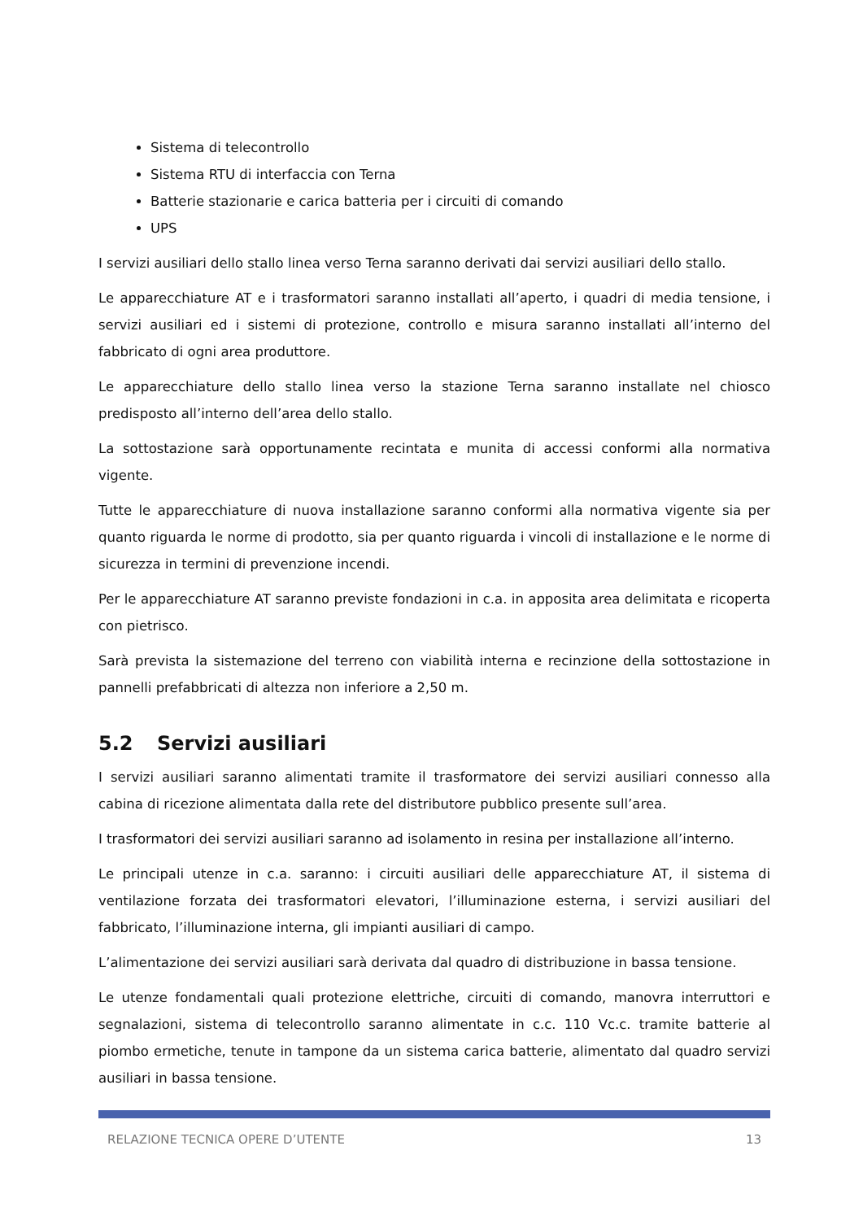Sistema di telecontrollo
Sistema RTU di interfaccia con Terna
Batterie stazionarie e carica batteria per i circuiti di comando
UPS
I servizi ausiliari dello stallo linea verso Terna saranno derivati dai servizi ausiliari dello stallo.
Le apparecchiature AT e i trasformatori saranno installati all’aperto, i quadri di media tensione, i servizi ausiliari ed i sistemi di protezione, controllo e misura saranno installati all’interno del fabbricato di ogni area produttore.
Le apparecchiature dello stallo linea verso la stazione Terna saranno installate nel chiosco predisposto all’interno dell’area dello stallo.
La sottostazione sarà opportunamente recintata e munita di accessi conformi alla normativa vigente.
Tutte le apparecchiature di nuova installazione saranno conformi alla normativa vigente sia per quanto riguarda le norme di prodotto, sia per quanto riguarda i vincoli di installazione e le norme di sicurezza in termini di prevenzione incendi.
Per le apparecchiature AT saranno previste fondazioni in c.a. in apposita area delimitata e ricoperta con pietrisco.
Sarà prevista la sistemazione del terreno con viabilità interna e recinzione della sottostazione in pannelli prefabbricati di altezza non inferiore a 2,50 m.
5.2 Servizi ausiliari
I servizi ausiliari saranno alimentati tramite il trasformatore dei servizi ausiliari connesso alla cabina di ricezione alimentata dalla rete del distributore pubblico presente sull’area.
I trasformatori dei servizi ausiliari saranno ad isolamento in resina per installazione all’interno.
Le principali utenze in c.a. saranno: i circuiti ausiliari delle apparecchiature AT, il sistema di ventilazione forzata dei trasformatori elevatori, l’illuminazione esterna, i servizi ausiliari del fabbricato, l’illuminazione interna, gli impianti ausiliari di campo.
L’alimentazione dei servizi ausiliari sarà derivata dal quadro di distribuzione in bassa tensione.
Le utenze fondamentali quali protezione elettriche, circuiti di comando, manovra interruttori e segnalazioni, sistema di telecontrollo saranno alimentate in c.c. 110 Vc.c. tramite batterie al piombo ermetiche, tenute in tampone da un sistema carica batterie, alimentato dal quadro servizi ausiliari in bassa tensione.
RELAZIONE TECNICA OPERE D’UTENTE 13